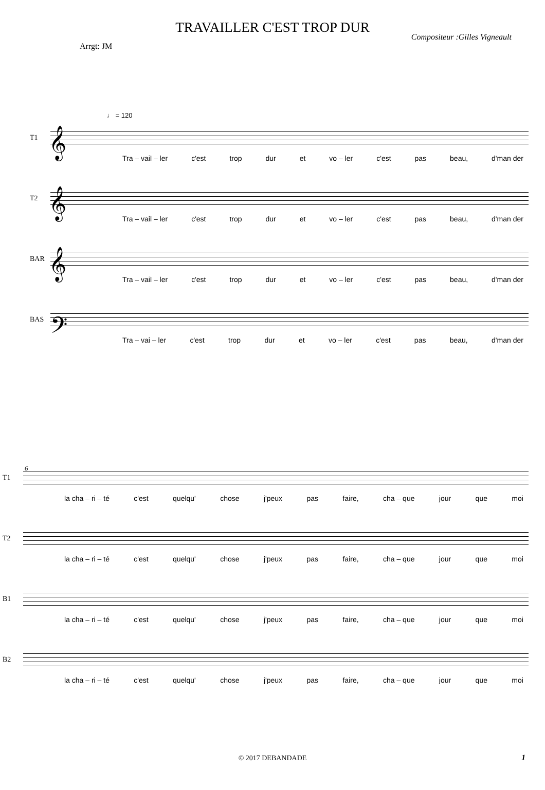TRAVAILLER C'EST TROP DUR
Arrgt: JM Compositeur :Gilles Vigneault
♩ = 120
T1 𝄞
Tra – vail – ler c'est trop dur et vo – ler c'est pas beau, d'man der
T2 𝄞
Tra – vail – ler c'est trop dur et vo – ler c'est pas beau, d'man der
BAR 𝄞
Tra – vail – ler c'est trop dur et vo – ler c'est pas beau, d'man der
BAS 𝄢
Tra – vai – ler c'est trop dur et vo – ler c'est pas beau, d'man der
6
T1
la cha – ri – té c'est quelqu' chose j'peux pas faire, cha – que jour que moi
T2
la cha – ri – té c'est quelqu' chose j'peux pas faire, cha – que jour que moi
B1
la cha – ri – té c'est quelqu' chose j'peux pas faire, cha – que jour que moi
B2
la cha – ri – té c'est quelqu' chose j'peux pas faire, cha – que jour que moi
© 2017 DEBANDADE 1